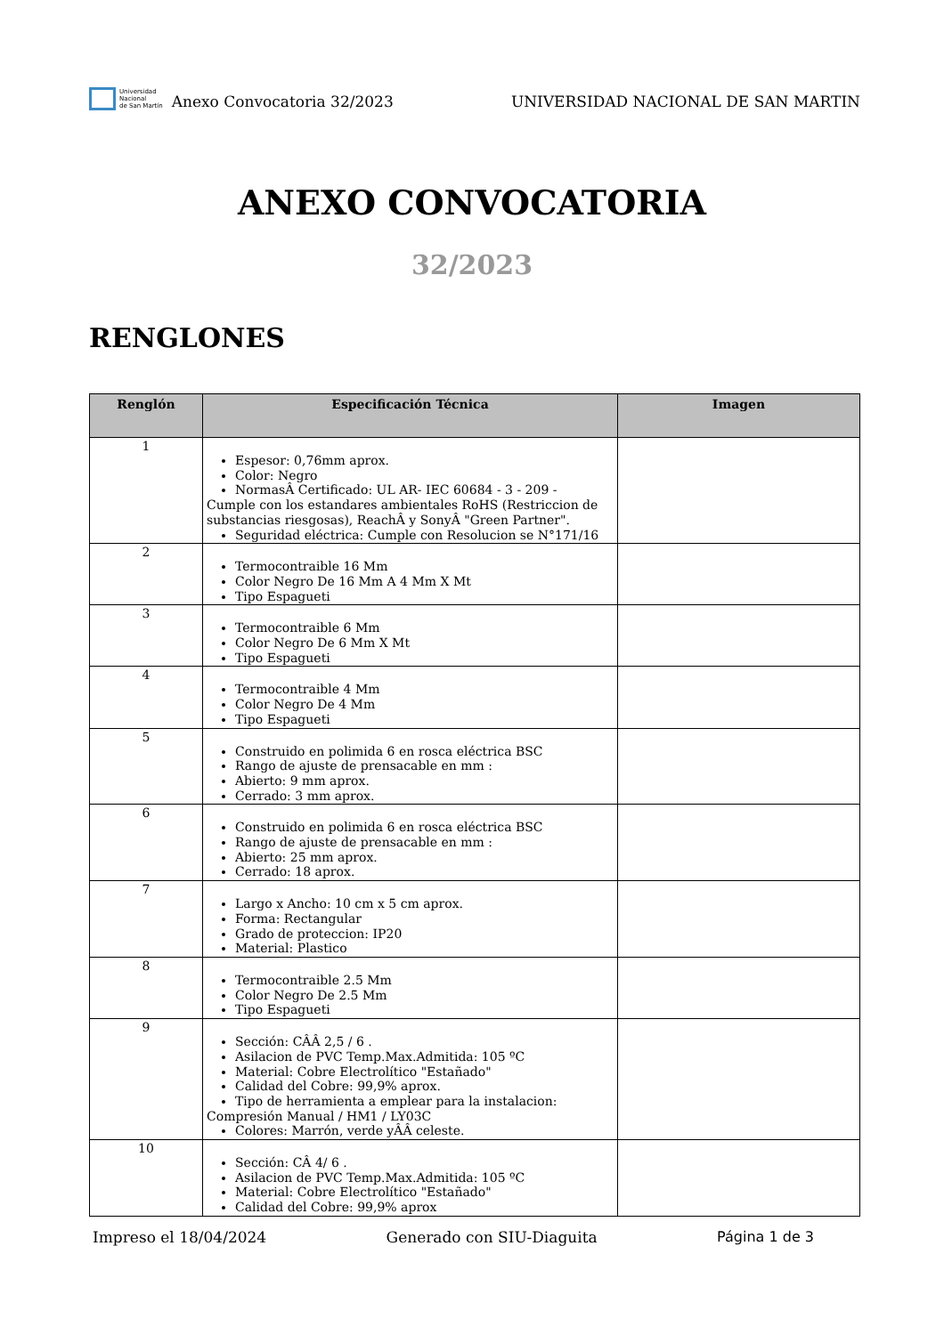Universidad
Nacional
de San Martín
Anexo Convocatoria 32/2023
UNIVERSIDAD NACIONAL DE SAN MARTIN
ANEXO CONVOCATORIA
32/2023
RENGLONES
| Renglón | Especificación Técnica | Imagen |
| --- | --- | --- |
| 1 | Espesor: 0,76mm aprox. Color: Negro NormasÂ Certificado: UL AR- IEC 60684 - 3 - 209 - Cumple con los estandares ambientales RoHS (Restriccion de substancias riesgosas), ReachÂ y SonyÂ "Green Partner". Seguridad eléctrica: Cumple con Resolucion se N°171/16 | |
| 2 | Termocontraible 16 Mm Color Negro De 16 Mm A 4 Mm X Mt Tipo Espagueti | |
| 3 | Termocontraible 6 Mm Color Negro De 6 Mm X Mt Tipo Espagueti | |
| 4 | Termocontraible 4 Mm Color Negro De 4 Mm Tipo Espagueti | |
| 5 | Construido en polimida 6 en rosca eléctrica BSC Rango de ajuste de prensacable en mm : Abierto: 9 mm aprox. Cerrado: 3 mm aprox. | |
| 6 | Construido en polimida 6 en rosca eléctrica BSC Rango de ajuste de prensacable en mm : Abierto: 25 mm aprox. Cerrado: 18 aprox. | |
| 7 | Largo x Ancho: 10 cm x 5 cm aprox. Forma: Rectangular Grado de proteccion: IP20 Material: Plastico | |
| 8 | Termocontraible 2.5 Mm Color Negro De 2.5 Mm Tipo Espagueti | |
| 9 | Sección: CÂÂ 2,5 / 6 . Asilacion de PVC Temp.Max.Admitida: 105 ºC Material: Cobre Electrolítico "Estañado" Calidad del Cobre: 99,9% aprox. Tipo de herramienta a emplear para la instalacion: Compresión Manual / HM1 / LY03C Colores: Marrón, verde yÂÂ celeste. | |
| 10 | Sección: CÂ 4/ 6 . Asilacion de PVC Temp.Max.Admitida: 105 ºC Material: Cobre Electrolítico "Estañado" Calidad del Cobre: 99,9% aprox | |
Impreso el 18/04/2024 Generado con SIU-Diaguita Página 1 de 3